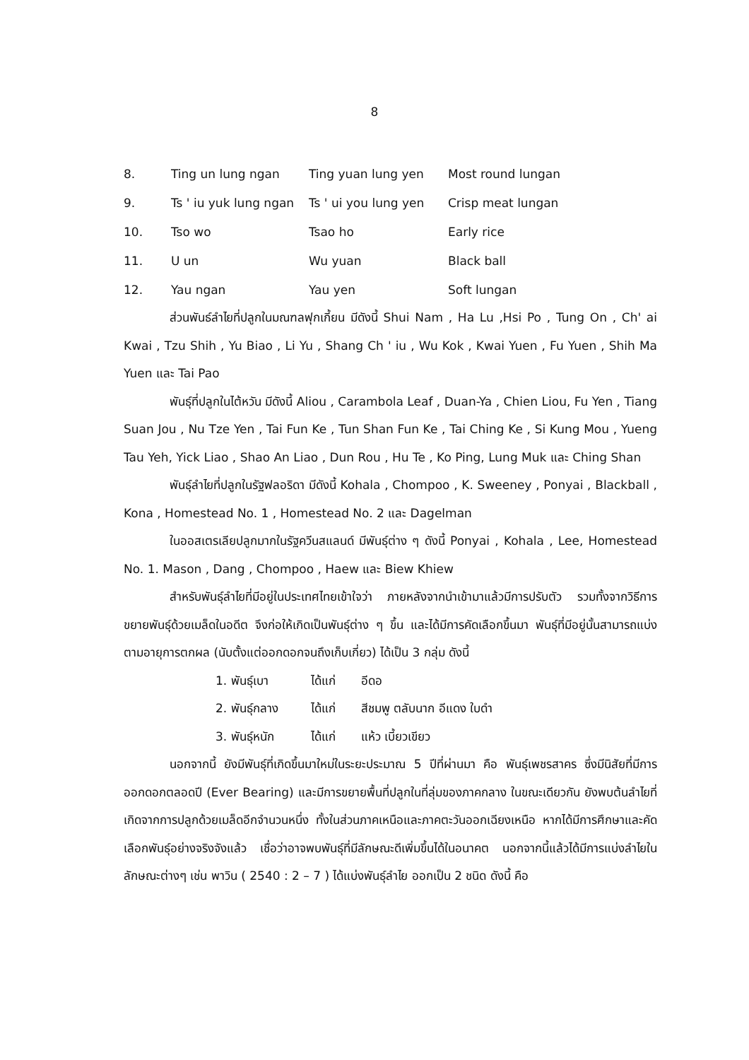8
| 8. | Ting un lung ngan | Ting yuan lung yen | Most round lungan |
| 9. | Ts ' iu yuk lung ngan | Ts ' ui you lung yen | Crisp meat lungan |
| 10. | Tso wo | Tsao ho | Early rice |
| 11. | U un | Wu yuan | Black ball |
| 12. | Yau ngan | Yau yen | Soft lungan |
ส่วนพันธ์ลำไยที่ปลูกในมณฑลฟุกเกี้ยน มีดังนี้ Shui Nam , Ha Lu ,Hsi Po , Tung On , Ch' ai Kwai , Tzu Shih , Yu Biao , Li Yu , Shang Ch ' iu , Wu Kok , Kwai Yuen , Fu Yuen , Shih Ma Yuen และ Tai Pao
พันธุ์ที่ปลูกในไต้หวัน มีดังนี้ Aliou , Carambola Leaf , Duan-Ya , Chien Liou, Fu Yen , Tiang Suan Jou , Nu Tze Yen , Tai Fun Ke , Tun Shan Fun Ke , Tai Ching Ke , Si Kung Mou , Yueng Tau Yeh, Yick Liao , Shao An Liao , Dun Rou , Hu Te , Ko Ping, Lung Muk และ Ching Shan
พันธุ์ลำไยที่ปลูกในรัฐฟลอริดา มีดังนี้ Kohala , Chompoo , K. Sweeney , Ponyai , Blackball , Kona , Homestead No. 1 , Homestead No. 2 และ Dagelman
ในออสเตรเลียปลูกมากในรัฐควีนสแลนด์ มีพันธุ์ต่าง ๆ ดังนี้ Ponyai , Kohala , Lee, Homestead No. 1. Mason , Dang , Chompoo , Haew และ Biew Khiew
สำหรับพันธุ์ลำไยที่มีอยู่ในประเทศไทยเข้าใจว่า ภายหลังจากนำเข้ามาแล้วมีการปรับตัว รวมทั้งจากวิธีการขยายพันธุ์ด้วยเมล็ดในอดีต จึงก่อให้เกิดเป็นพันธุ์ต่าง ๆ ขึ้น และได้มีการคัดเลือกขึ้นมา พันธุ์ที่มีอยู่นั้นสามารถแบ่งตามอายุการตกผล (นับตั้งแต่ออกดอกจนถึงเก็บเกี่ยว) ได้เป็น 3 กลุ่ม ดังนี้
1. พันธุ์เบา ได้แก่ อีดอ
2. พันธุ์กลาง ได้แก่ สีชมพู ตลับนาก อีแดง ใบดำ
3. พันธุ์หนัก ได้แก่ แห้ว เบี้ยวเขียว
นอกจากนี้ ยังมีพันธุ์ที่เกิดขึ้นมาใหม่ในระยะประมาณ 5 ปีที่ผ่านมา คือ พันธุ์เพชรสาคร ซึ่งมีนิสัยที่มีการออกดอกตลอดปี (Ever Bearing) และมีการขยายพื้นที่ปลูกในที่ลุ่มของภาคกลาง ในขณะเดียวกัน ยังพบต้นลำไยที่เกิดจากการปลูกด้วยเมล็ดอีกจำนวนหนึ่ง ทั้งในส่วนภาคเหนือและภาคตะวันออกเฉียงเหนือ หากได้มีการศึกษาและคัดเลือกพันธุ์อย่างจริงจังแล้ว เชื่อว่าอาจพบพันธุ์ที่มีลักษณะดีเพิ่มขึ้นได้ในอนาคต นอกจากนี้แล้วได้มีการแบ่งลำไยในลักษณะต่างๆ เช่น พาวิน ( 2540 : 2 – 7 ) ได้แบ่งพันธุ์ลำไย ออกเป็น 2 ชนิด ดังนี้ คือ